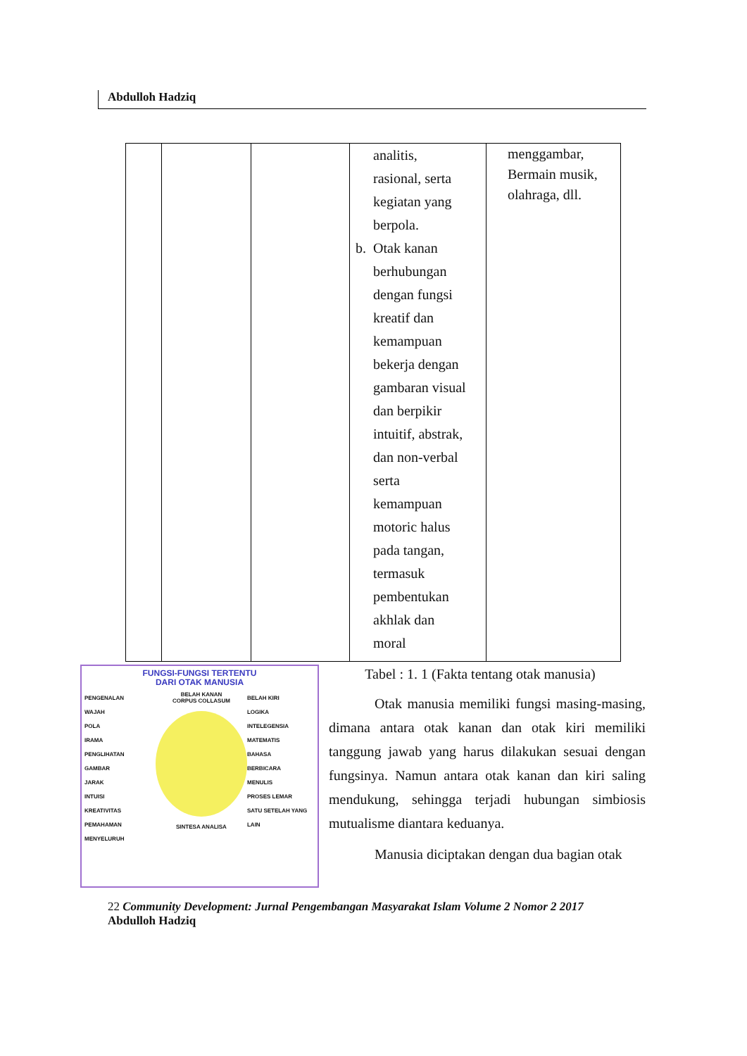Abdulloh Hadziq
| | | | analitis, rasional, serta kegiatan yang berpola. b. Otak kanan berhubungan dengan fungsi kreatif dan kemampuan bekerja dengan gambaran visual dan berpikir intuitif, abstrak, dan non-verbal serta kemampuan motoric halus pada tangan, termasuk pembentukan akhlak dan moral | menggambar, Bermain musik, olahraga, dll. |
FUNGSI-FUNGSI TERTENTU
DARI OTAK MANUSIA
PENGENALAN
WAJAH
POLA
IRAMA
PENGLIHATAN
GAMBAR
JARAK
INTUISI
KREATIVITAS
PEMAHAMAN MENYELURUH
BELAH KANAN
CORPUS COLLASUM
SINTESA ANALISA
BELAH KIRI
LOGIKA
INTELEGENSIA
MATEMATIS
BAHASA
BERBICARA
MENULIS
PROSES LEMAR
SATU SETELAH YANG LAIN
Tabel : 1. 1 (Fakta tentang otak manusia)
Otak manusia memiliki fungsi masing-masing, dimana antara otak kanan dan otak kiri memiliki tanggung jawab yang harus dilakukan sesuai dengan fungsinya. Namun antara otak kanan dan kiri saling mendukung, sehingga terjadi hubungan simbiosis mutualisme diantara keduanya.
Manusia diciptakan dengan dua bagian otak
22 Community Development: Jurnal Pengembangan Masyarakat Islam Volume 2 Nomor 2 2017
Abdulloh Hadziq